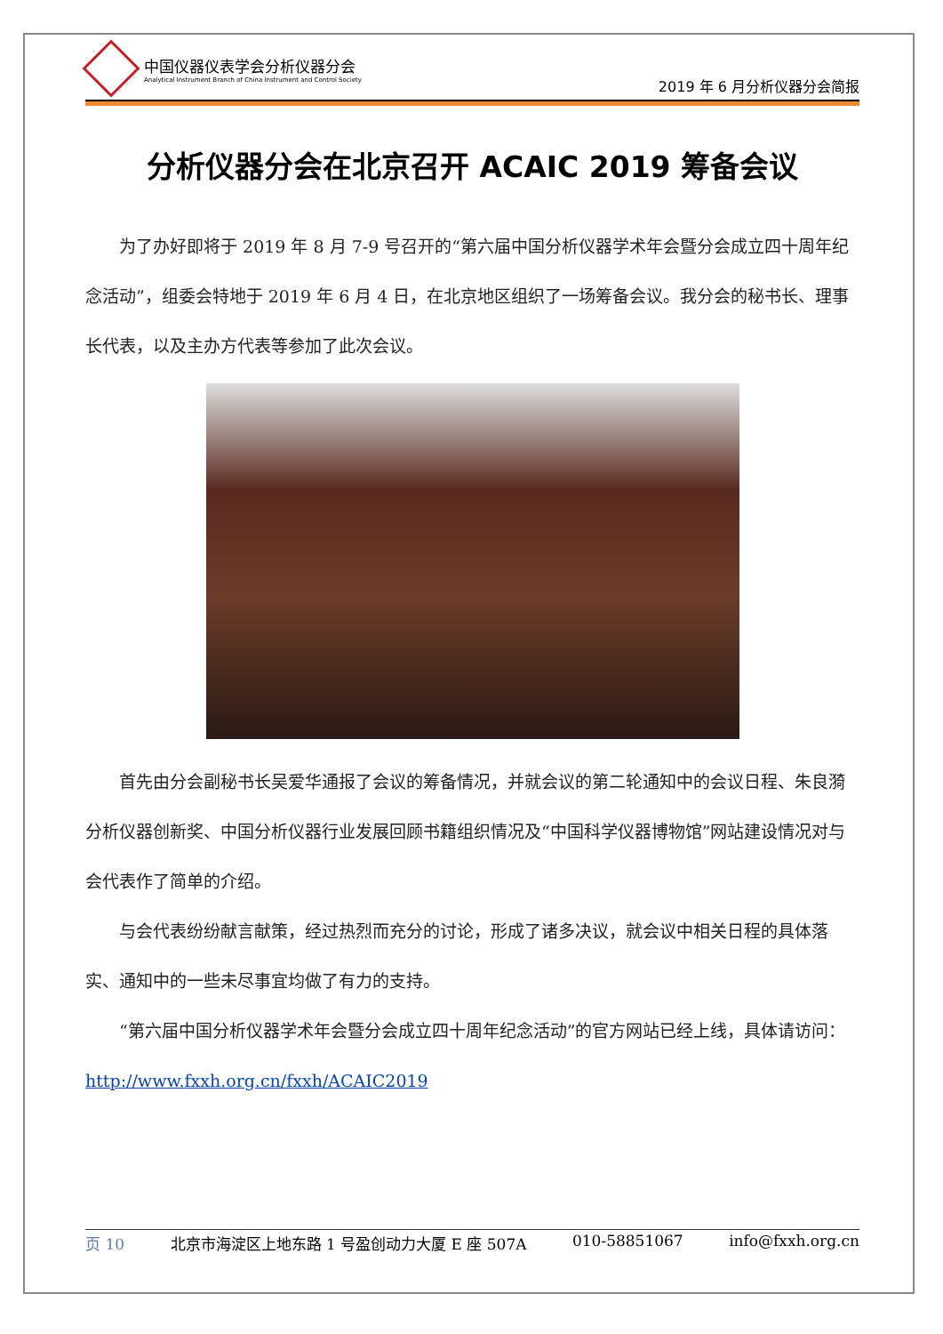中国仪器仪表学会分析仪器分会
Analytical Instrument Branch of China Instrument and Control Society
2019 年 6 月分析仪器分会简报
分析仪器分会在北京召开 ACAIC 2019 筹备会议
为了办好即将于 2019 年 8 月 7-9 号召开的“第六届中国分析仪器学术年会暨分会成立四十周年纪念活动”，组委会特地于 2019 年 6 月 4 日，在北京地区组织了一场筹备会议。我分会的秘书长、理事长代表，以及主办方代表等参加了此次会议。
首先由分会副秘书长吴爱华通报了会议的筹备情况，并就会议的第二轮通知中的会议日程、朱良漪分析仪器创新奖、中国分析仪器行业发展回顾书籍组织情况及“中国科学仪器博物馆”网站建设情况对与会代表作了简单的介绍。
与会代表纷纷献言献策，经过热烈而充分的讨论，形成了诸多决议，就会议中相关日程的具体落实、通知中的一些未尽事宜均做了有力的支持。
“第六届中国分析仪器学术年会暨分会成立四十周年纪念活动”的官方网站已经上线，具体请访问：http://www.fxxh.org.cn/fxxh/ACAIC2019
页 10 北京市海淀区上地东路 1 号盈创动力大厦 E 座 507A 010-58851067 info@fxxh.org.cn